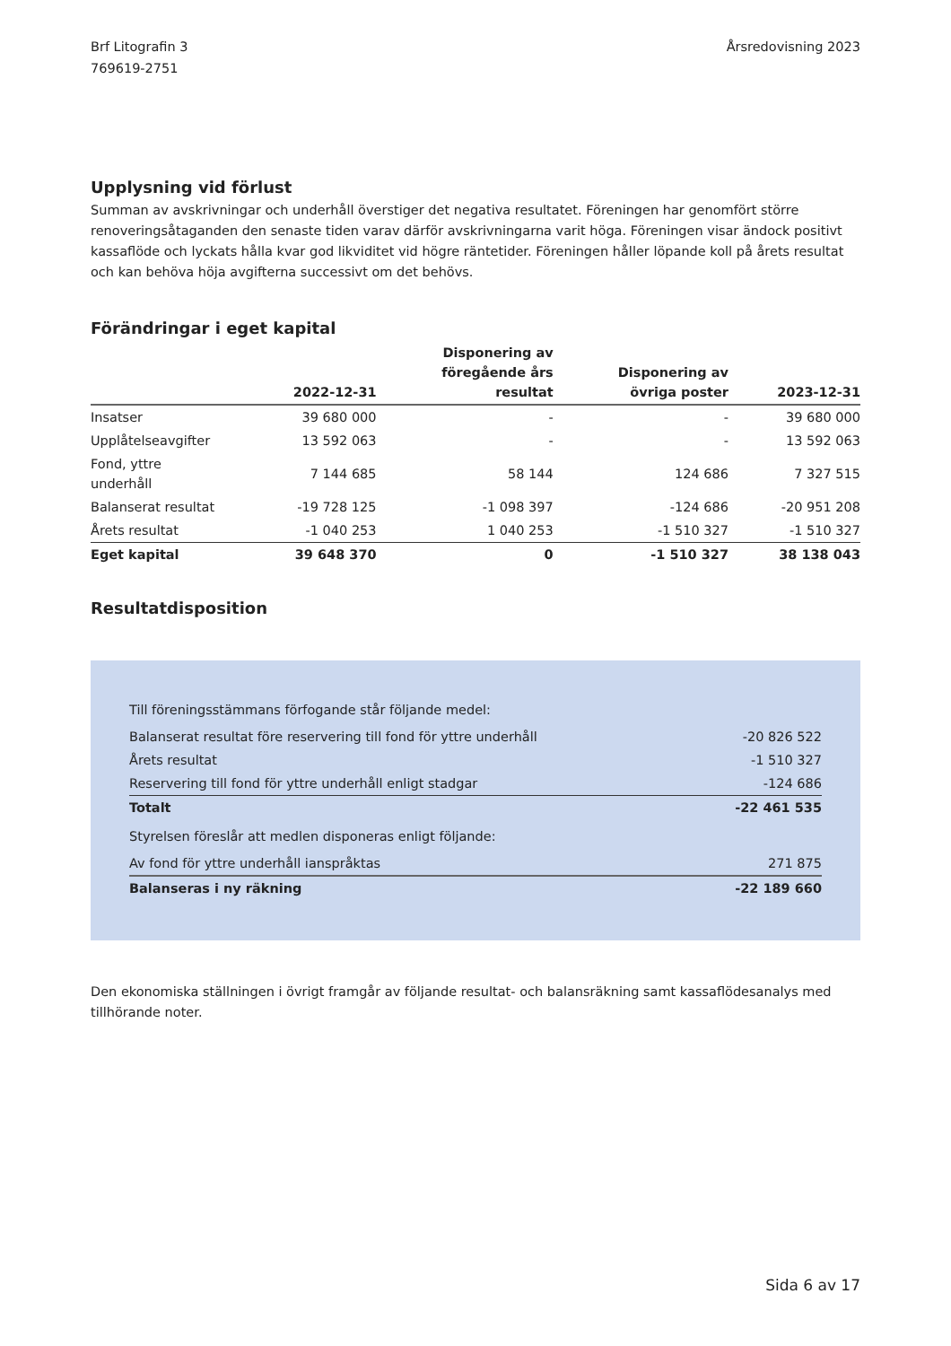Brf Litografin 3
769619-2751
Årsredovisning 2023
Upplysning vid förlust
Summan av avskrivningar och underhåll överstiger det negativa resultatet. Föreningen har genomfört större renoveringsåtaganden den senaste tiden varav därför avskrivningarna varit höga. Föreningen visar ändock positivt kassaflöde och lyckats hålla kvar god likviditet vid högre räntetider. Föreningen håller löpande koll på årets resultat och kan behöva höja avgifterna successivt om det behövs.
Förändringar i eget kapital
| | 2022-12-31 | Disponering av föregående års resultat | Disponering av övriga poster | 2023-12-31 |
| --- | --- | --- | --- | --- |
| Insatser | 39 680 000 | - | - | 39 680 000 |
| Upplåtelseavgifter | 13 592 063 | - | - | 13 592 063 |
| Fond, yttre underhåll | 7 144 685 | 58 144 | 124 686 | 7 327 515 |
| Balanserat resultat | -19 728 125 | -1 098 397 | -124 686 | -20 951 208 |
| Årets resultat | -1 040 253 | 1 040 253 | -1 510 327 | -1 510 327 |
| Eget kapital | 39 648 370 | 0 | -1 510 327 | 38 138 043 |
Resultatdisposition
| Till föreningsstämmans förfogande står följande medel: | |
| Balanserat resultat före reservering till fond för yttre underhåll | -20 826 522 |
| Årets resultat | -1 510 327 |
| Reservering till fond för yttre underhåll enligt stadgar | -124 686 |
| Totalt | -22 461 535 |
| Styrelsen föreslår att medlen disponeras enligt följande: | |
| Av fond för yttre underhåll ianspråktas | 271 875 |
| Balanseras i ny räkning | -22 189 660 |
Den ekonomiska ställningen i övrigt framgår av följande resultat- och balansräkning samt kassaflödesanalys med tillhörande noter.
Sida 6 av 17